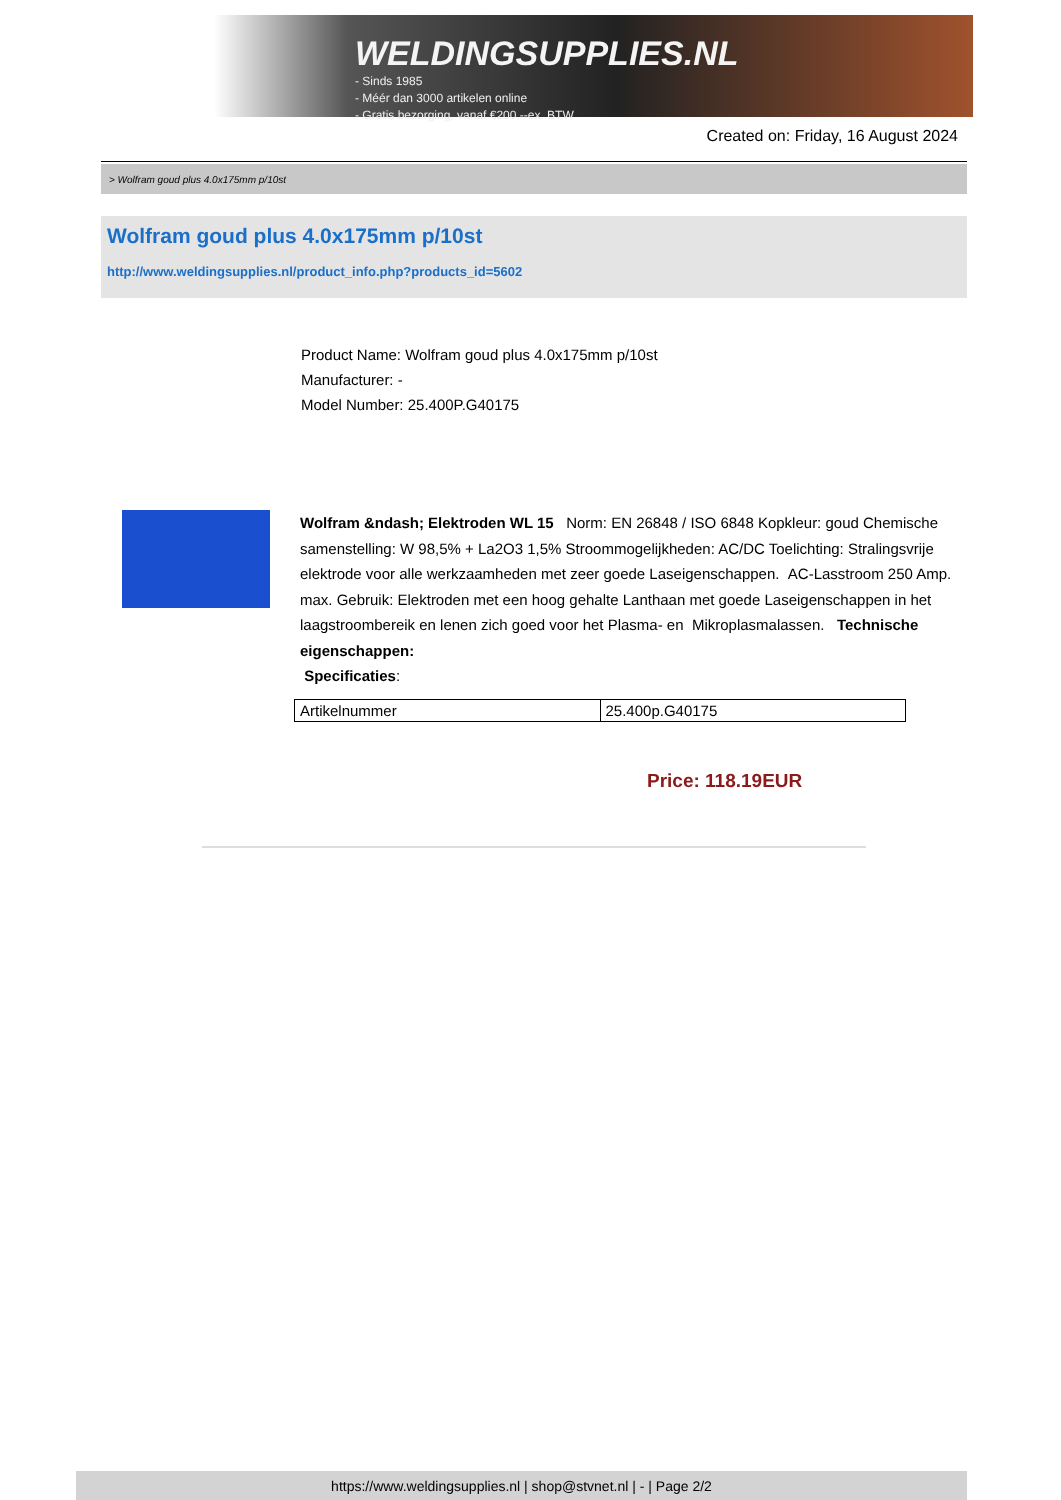WELDINGSUPPLIES.NL
- Sinds 1985
- Méér dan 3000 artikelen online
- Gratis bezorging, vanaf €200,--ex. BTW
Created on: Friday, 16 August 2024
> Wolfram goud plus 4.0x175mm p/10st
Wolfram goud plus 4.0x175mm p/10st
http://www.weldingsupplies.nl/product_info.php?products_id=5602
Product Name: Wolfram goud plus 4.0x175mm p/10st
Manufacturer: -
Model Number: 25.400P.G40175
Wolfram &ndash; Elektroden WL 15 Norm: EN 26848 / ISO 6848 Kopkleur: goud Chemische samenstelling: W 98,5% + La2O3 1,5% Stroommogelijkheden: AC/DC Toelichting: Stralingsvrije elektrode voor alle werkzaamheden met zeer goede Laseigenschappen. AC-Lasstroom 250 Amp. max. Gebruik: Elektroden met een hoog gehalte Lanthaan met goede Laseigenschappen in het laagstroombereik en lenen zich goed voor het Plasma- en Mikroplasmalassen. Technische eigenschappen:
Specificaties:
| Artikelnummer | 25.400p.G40175 |
Price: 118.19EUR
https://www.weldingsupplies.nl | shop@stvnet.nl | - | Page 2/2